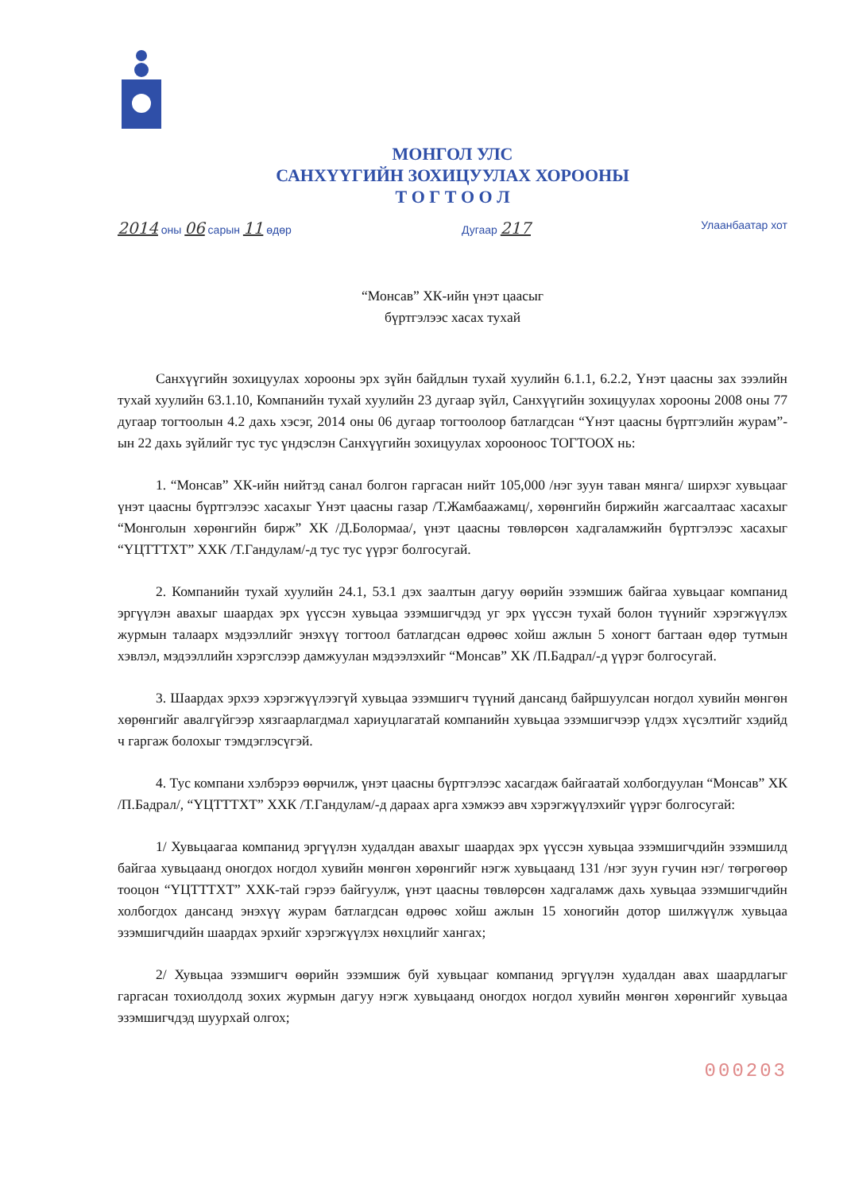МОНГОЛ УЛС
САНХҮҮГИЙН ЗОХИЦУУЛАХ ХОРООНЫ
Т О Г Т О О Л
2014 оны 06 сарын 11 өдөр Дугаар 217
Улаанбаатар хот
“Монсав” ХК-ийн үнэт цаасыг
бүртгэлээс хасах тухай
Санхүүгийн зохицуулах хорооны эрх зүйн байдлын тухай хуулийн 6.1.1, 6.2.2, Үнэт цаасны зах зээлийн тухай хуулийн 63.1.10, Компанийн тухай хуулийн 23 дугаар зүйл, Санхүүгийн зохицуулах хорооны 2008 оны 77 дугаар тогтоолын 4.2 дахь хэсэг, 2014 оны 06 дугаар тогтоолоор батлагдсан “Үнэт цаасны бүртгэлийн журам”-ын 22 дахь зүйлийг тус тус үндэслэн Санхүүгийн зохицуулах хорооноос ТОГТООХ нь:
1. “Монсав” ХК-ийн нийтэд санал болгон гаргасан нийт 105,000 /нэг зуун таван мянга/ ширхэг хувьцааг үнэт цаасны бүртгэлээс хасахыг Үнэт цаасны газар /Т.Жамбаажамц/, хөрөнгийн биржийн жагсаалтаас хасахыг “Монголын хөрөнгийн бирж” ХК /Д.Болормаа/, үнэт цаасны төвлөрсөн хадгаламжийн бүртгэлээс хасахыг “ҮЦТТТХТ” ХХК /Т.Гандулам/-д тус тус үүрэг болгосугай.
2. Компанийн тухай хуулийн 24.1, 53.1 дэх заалтын дагуу өөрийн эзэмшиж байгаа хувьцааг компанид эргүүлэн авахыг шаардах эрх үүссэн хувьцаа эзэмшигчдэд уг эрх үүссэн тухай болон түүнийг хэрэгжүүлэх журмын талаарх мэдээллийг энэхүү тогтоол батлагдсан өдрөөс хойш ажлын 5 хоногт багтаан өдөр тутмын хэвлэл, мэдээллийн хэрэгслээр дамжуулан мэдээлэхийг “Монсав” ХК /П.Бадрал/-д үүрэг болгосугай.
3. Шаардах эрхээ хэрэгжүүлээгүй хувьцаа эзэмшигч түүний дансанд байршуулсан ногдол хувийн мөнгөн хөрөнгийг авалгүйгээр хязгаарлагдмал хариуцлагатай компанийн хувьцаа эзэмшигчээр үлдэх хүсэлтийг хэдийд ч гаргаж болохыг тэмдэглэсүгэй.
4. Тус компани хэлбэрээ өөрчилж, үнэт цаасны бүртгэлээс хасагдаж байгаатай холбогдуулан “Монсав” ХК /П.Бадрал/, “ҮЦТТТХТ” ХХК /Т.Гандулам/-д дараах арга хэмжээ авч хэрэгжүүлэхийг үүрэг болгосугай:
1/ Хувьцаагаа компанид эргүүлэн худалдан авахыг шаардах эрх үүссэн хувьцаа эзэмшигчдийн эзэмшилд байгаа хувьцаанд оногдох ногдол хувийн мөнгөн хөрөнгийг нэгж хувьцаанд 131 /нэг зуун гучин нэг/ төгрөгөөр тооцон “ҮЦТТТХТ” ХХК-тай гэрээ байгуулж, үнэт цаасны төвлөрсөн хадгаламж дахь хувьцаа эзэмшигчдийн холбогдох дансанд энэхүү журам батлагдсан өдрөөс хойш ажлын 15 хоногийн дотор шилжүүлж хувьцаа эзэмшигчдийн шаардах эрхийг хэрэгжүүлэх нөхцлийг хангах;
2/ Хувьцаа эзэмшигч өөрийн эзэмшиж буй хувьцааг компанид эргүүлэн худалдан авах шаардлагыг гаргасан тохиолдолд зохих журмын дагуу нэгж хувьцаанд оногдох ногдол хувийн мөнгөн хөрөнгийг хувьцаа эзэмшигчдэд шуурхай олгох;
000203